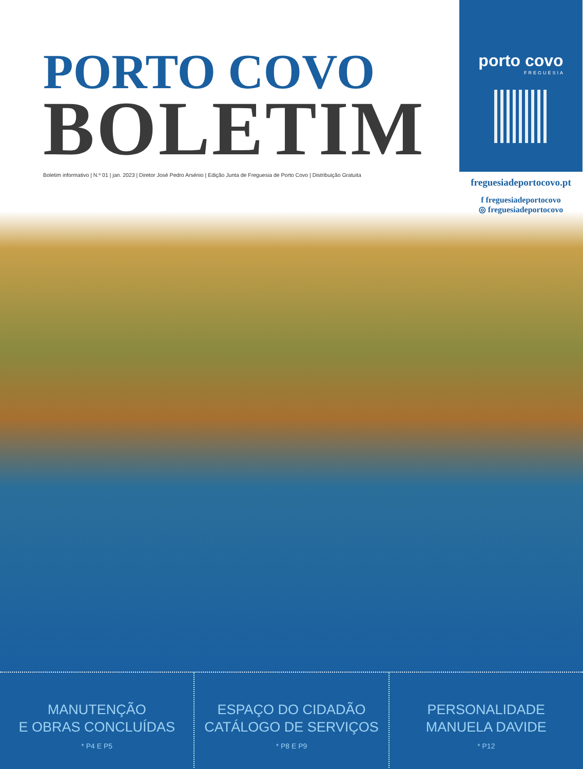PORTO COVO
BOLETIM
Boletim informativo | N.º 01 | jan. 2023 | Diretor José Pedro Arsénio | Edição Junta de Freguesia de Porto Covo | Distribuição Gratuita
porto covo
FREGUESIA
freguesiadeportocovo.pt
f freguesiadeportocovo
◎ freguesiadeportocovo
MANUTENÇÃO
E OBRAS CONCLUÍDAS
* P4 E P5
ESPAÇO DO CIDADÃO
CATÁLOGO DE SERVIÇOS
* P8 E P9
PERSONALIDADE
MANUELA DAVIDE
* P12